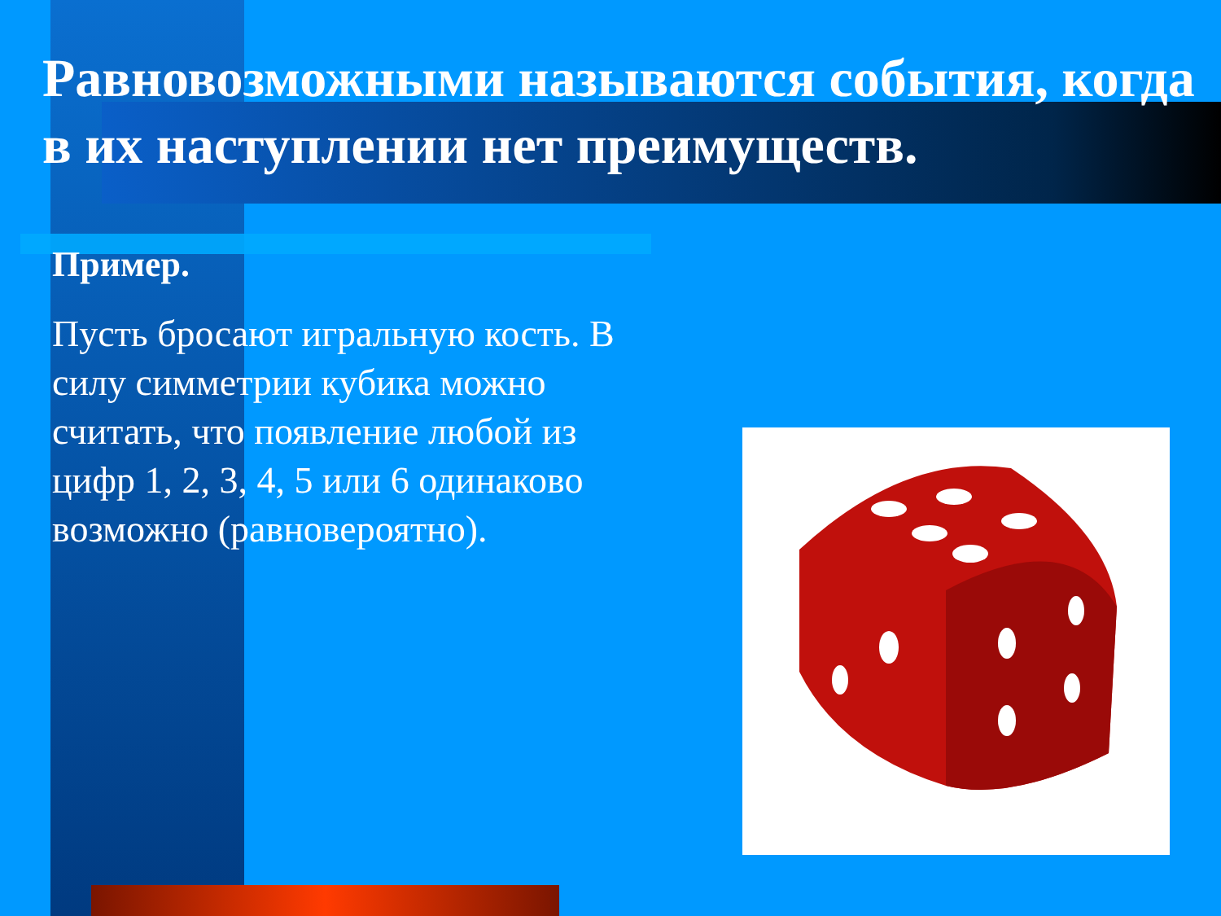Равновозможными называются события, когда в их наступлении нет преимуществ.
Пример.
Пусть бросают игральную кость. В силу симметрии кубика можно считать, что появление любой из цифр 1, 2, 3, 4, 5 или 6 одинаково возможно (равновероятно).